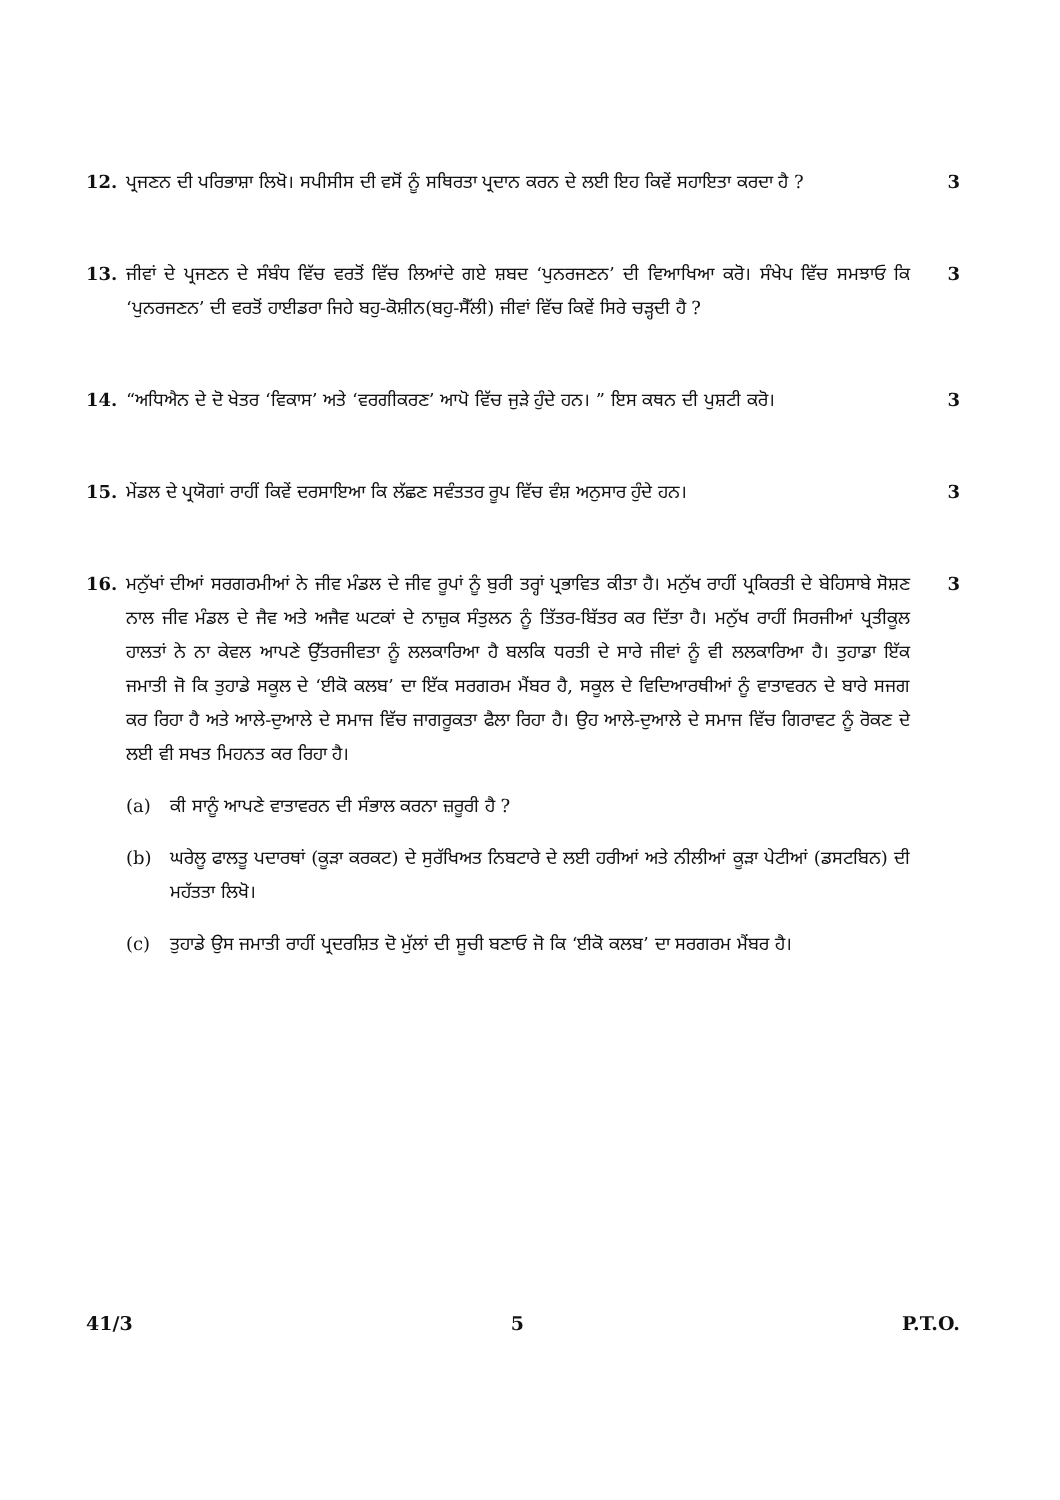12. ਪ੍ਰਜਣਨ ਦੀ ਪਰਿਭਾਸ਼ਾ ਲਿਖੋ। ਸਪੀਸੀਸ ਦੀ ਵਸੋਂ ਨੂੰ ਸਥਿਰਤਾ ਪ੍ਰਦਾਨ ਕਰਨ ਦੇ ਲਈ ਇਹ ਕਿਵੇਂ ਸਹਾਇਤਾ ਕਰਦਾ ਹੈ ?
3
13. ਜੀਵਾਂ ਦੇ ਪ੍ਰਜਣਨ ਦੇ ਸੰਬੰਧ ਵਿੱਚ ਵਰਤੋਂ ਵਿੱਚ ਲਿਆਂਦੇ ਗਏ ਸ਼ਬਦ ‘ਪੁਨਰਜਣਨ’ ਦੀ ਵਿਆਖਿਆ ਕਰੋ। ਸੰਖੇਪ ਵਿੱਚ ਸਮਝਾਓ ਕਿ ‘ਪੁਨਰਜਣਨ’ ਦੀ ਵਰਤੋਂ ਹਾਈਡਰਾ ਜਿਹੇ ਬਹੁ-ਕੋਸ਼ੀਨ(ਬਹੁ-ਸੈੱਲੀ) ਜੀਵਾਂ ਵਿੱਚ ਕਿਵੇਂ ਸਿਰੇ ਚੜ੍ਹਦੀ ਹੈ ?
3
14. “ਅਧਿਐਨ ਦੇ ਦੋ ਖੇਤਰ ‘ਵਿਕਾਸ’ ਅਤੇ ‘ਵਰਗੀਕਰਣ’ ਆਪੋ ਵਿੱਚ ਜੁੜੇ ਹੁੰਦੇ ਹਨ। ” ਇਸ ਕਥਨ ਦੀ ਪੁਸ਼ਟੀ ਕਰੋ।
3
15. ਮੇਂਡਲ ਦੇ ਪ੍ਰਯੋਗਾਂ ਰਾਹੀਂ ਕਿਵੇਂ ਦਰਸਾਇਆ ਕਿ ਲੱਛਣ ਸਵੰਤਤਰ ਰੂਪ ਵਿੱਚ ਵੰਸ਼ ਅਨੁਸਾਰ ਹੁੰਦੇ ਹਨ।
3
16. ਮਨੁੱਖਾਂ ਦੀਆਂ ਸਰਗਰਮੀਆਂ ਨੇ ਜੀਵ ਮੰਡਲ ਦੇ ਜੀਵ ਰੂਪਾਂ ਨੂੰ ਬੁਰੀ ਤਰ੍ਹਾਂ ਪ੍ਰਭਾਵਿਤ ਕੀਤਾ ਹੈ। ਮਨੁੱਖ ਰਾਹੀਂ ਪ੍ਰਕਿਰਤੀ ਦੇ ਬੇਹਿਸਾਬੇ ਸੋਸ਼ਣ ਨਾਲ ਜੀਵ ਮੰਡਲ ਦੇ ਜੈਵ ਅਤੇ ਅਜੈਵ ਘਟਕਾਂ ਦੇ ਨਾਜ਼ੁਕ ਸੰਤੁਲਨ ਨੂੰ ਤਿੱਤਰ-ਬਿੱਤਰ ਕਰ ਦਿੱਤਾ ਹੈ। ਮਨੁੱਖ ਰਾਹੀਂ ਸਿਰਜੀਆਂ ਪ੍ਰਤੀਕੂਲ ਹਾਲਤਾਂ ਨੇ ਨਾ ਕੇਵਲ ਆਪਣੇ ਉੱਤਰਜੀਵਤਾ ਨੂੰ ਲਲਕਾਰਿਆ ਹੈ ਬਲਕਿ ਧਰਤੀ ਦੇ ਸਾਰੇ ਜੀਵਾਂ ਨੂੰ ਵੀ ਲਲਕਾਰਿਆ ਹੈ। ਤੁਹਾਡਾ ਇੱਕ ਜਮਾਤੀ ਜੋ ਕਿ ਤੁਹਾਡੇ ਸਕੂਲ ਦੇ ‘ਈਕੋ ਕਲਬ’ ਦਾ ਇੱਕ ਸਰਗਰਮ ਮੈਂਬਰ ਹੈ, ਸਕੂਲ ਦੇ ਵਿਦਿਆਰਥੀਆਂ ਨੂੰ ਵਾਤਾਵਰਨ ਦੇ ਬਾਰੇ ਸਜਗ ਕਰ ਰਿਹਾ ਹੈ ਅਤੇ ਆਲੇ-ਦੁਆਲੇ ਦੇ ਸਮਾਜ ਵਿੱਚ ਜਾਗਰੂਕਤਾ ਫੈਲਾ ਰਿਹਾ ਹੈ। ਉਹ ਆਲੇ-ਦੁਆਲੇ ਦੇ ਸਮਾਜ ਵਿੱਚ ਗਿਰਾਵਟ ਨੂੰ ਰੋਕਣ ਦੇ ਲਈ ਵੀ ਸਖਤ ਮਿਹਨਤ ਕਰ ਰਿਹਾ ਹੈ।
(a) ਕੀ ਸਾਨੂੰ ਆਪਣੇ ਵਾਤਾਵਰਨ ਦੀ ਸੰਭਾਲ ਕਰਨਾ ਜ਼ਰੂਰੀ ਹੈ ?
(b) ਘਰੇਲੂ ਫਾਲਤੂ ਪਦਾਰਥਾਂ (ਕੂੜਾ ਕਰਕਟ) ਦੇ ਸੁਰੱਖਿਅਤ ਨਿਬਟਾਰੇ ਦੇ ਲਈ ਹਰੀਆਂ ਅਤੇ ਨੀਲੀਆਂ ਕੂੜਾ ਪੇਟੀਆਂ (ਡਸਟਬਿਨ) ਦੀ ਮਹੱਤਤਾ ਲਿਖੋ।
(c) ਤੁਹਾਡੇ ਉਸ ਜਮਾਤੀ ਰਾਹੀਂ ਪ੍ਰਦਰਸ਼ਿਤ ਦੋ ਮੁੱਲਾਂ ਦੀ ਸੂਚੀ ਬਣਾਓ ਜੋ ਕਿ ‘ਈਕੋ ਕਲਬ’ ਦਾ ਸਰਗਰਮ ਮੈਂਬਰ ਹੈ।
3
41/3 5 P.T.O.